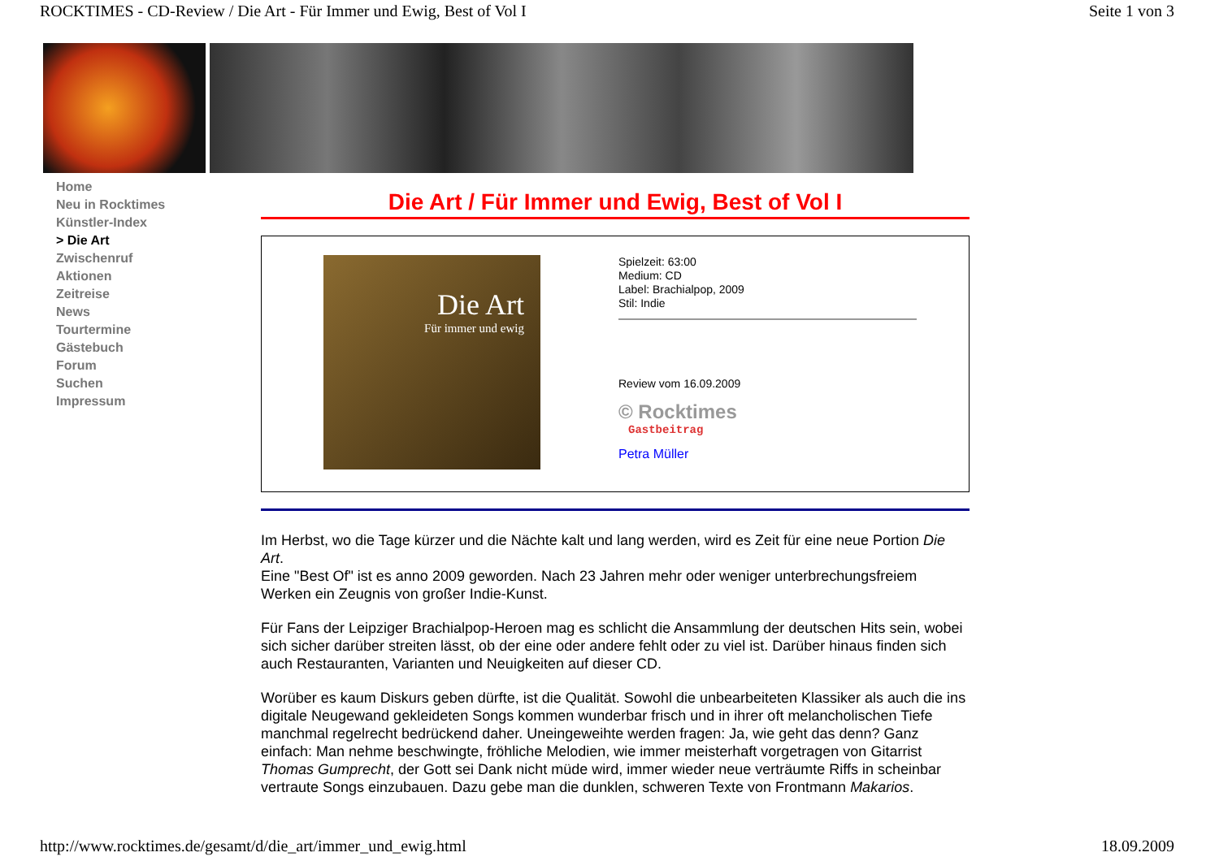ROCKTIMES - CD-Review / Die Art - Für Immer und Ewig, Best of Vol I Seite 1 von 3
Home
Neu in Rocktimes
Künstler-Index
> Die Art
Zwischenruf
Aktionen
Zeitreise
News
Tourtermine
Gästebuch
Forum
Suchen
Impressum
Die Art / Für Immer und Ewig, Best of Vol I
Die Art
Für immer und ewig
Spielzeit: 63:00
Medium: CD
Label: Brachialpop, 2009
Stil: Indie
Review vom 16.09.2009
© Rocktimes
Gastbeitrag
Petra Müller
Im Herbst, wo die Tage kürzer und die Nächte kalt und lang werden, wird es Zeit für eine neue Portion Die Art.
Eine "Best Of" ist es anno 2009 geworden. Nach 23 Jahren mehr oder weniger unterbrechungsfreiem Werken ein Zeugnis von großer Indie-Kunst.
Für Fans der Leipziger Brachialpop-Heroen mag es schlicht die Ansammlung der deutschen Hits sein, wobei sich sicher darüber streiten lässt, ob der eine oder andere fehlt oder zu viel ist. Darüber hinaus finden sich auch Restauranten, Varianten und Neuigkeiten auf dieser CD.
Worüber es kaum Diskurs geben dürfte, ist die Qualität. Sowohl die unbearbeiteten Klassiker als auch die ins digitale Neugewand gekleideten Songs kommen wunderbar frisch und in ihrer oft melancholischen Tiefe manchmal regelrecht bedrückend daher. Uneingeweihte werden fragen: Ja, wie geht das denn? Ganz einfach: Man nehme beschwingte, fröhliche Melodien, wie immer meisterhaft vorgetragen von Gitarrist Thomas Gumprecht, der Gott sei Dank nicht müde wird, immer wieder neue verträumte Riffs in scheinbar vertraute Songs einzubauen. Dazu gebe man die dunklen, schweren Texte von Frontmann Makarios.
http://www.rocktimes.de/gesamt/d/die_art/immer_und_ewig.html 18.09.2009